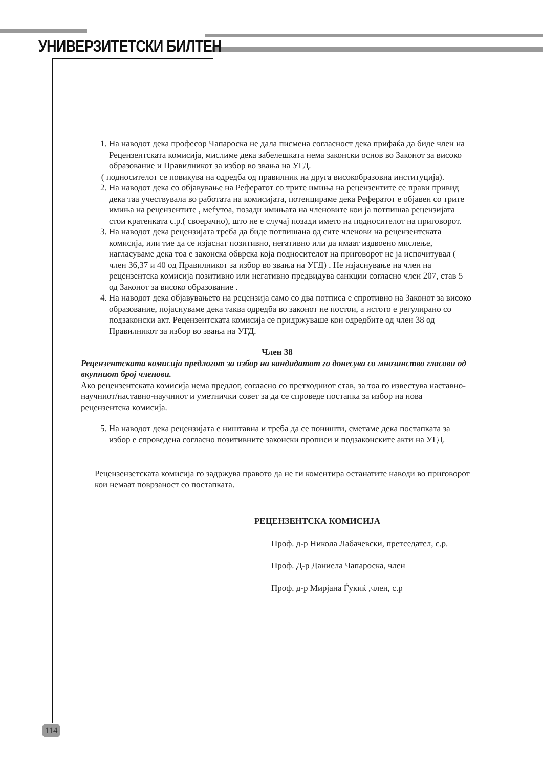УНИВЕРЗИТЕТСКИ БИЛТЕН
1. На наводот дека професор Чапароска не дала писмена согласност дека прифаќа да биде член на Рецензентската комисија, мислиме дека забелешката нема законски основ во Законот за високо образование и Правилникот за избор во звања на УГД.
( подносителот се повикува на одредба од правилник на друга високобразовна институција).
2. На наводот дека со објавување на Рефератот со трите имиња на рецензентите се прави привид дека таа учествувала во работата на комисијата, потенцираме дека Рефератот е објавен со трите имиња на рецензентите , меѓутоа, позади имињата на членовите кои ја потпишаа рецензијата стои кратенката с.р.( своерачно), што не е случај позади името на подносителот на приговорот.
3. На наводот дека рецензијата треба да биде потпишана од сите членови на рецензентската комисија, или тие да се изјаснат позитивно, негативно или да имаат издвоено мислење, нагласуваме дека тоа е законска обврска која подносителот на приговорот не ја испочитувал ( член 36,37 и 40 од Правилникот за избор во звања на УГД) . Не изјаснување на член на рецензентска комисија позитивно или негативно предвидува санкции согласно член 207, став 5 од Законот за високо образование .
4. На наводот дека објавувањето на рецензија само со два потписа е спротивно на Законот за високо образование, појаснуваме дека таква одредба во законот не постои, а истото е регулирано со подзаконски акт. Рецензентската комисија се придржуваше кон одредбите од член 38 од Правилникот за избор во звања на УГД.
Член 38
Рецензентската комисија предлогот за избор на кандидатот го донесува со мнозинство гласови од вкупниот број членови.
Ако рецензентската комисија нема предлог, согласно со претходниот став, за тоа го известува наставно-научниот/наставно-научниот и уметнички совет за да се спроведе постапка за избор на нова рецензентска комисија.
5. На наводот дека рецензијата е ништавна и треба да се поништи, сметаме дека постапката за избор е спроведена согласно позитивните законски прописи и подзаконските акти на УГД.
Рецензензетската комисија го задржува правото да не ги коментира останатите наводи во приговорот кои немаат поврзаност со постапката.
РЕЦЕНЗЕНТСКА КОМИСИЈА
Проф. д-р Никола Лабачевски, претседател, с.р.
Проф. Д-р Даниела Чапароска, член
Проф. д-р Мирјана Ѓукиќ ,член, с.р
114